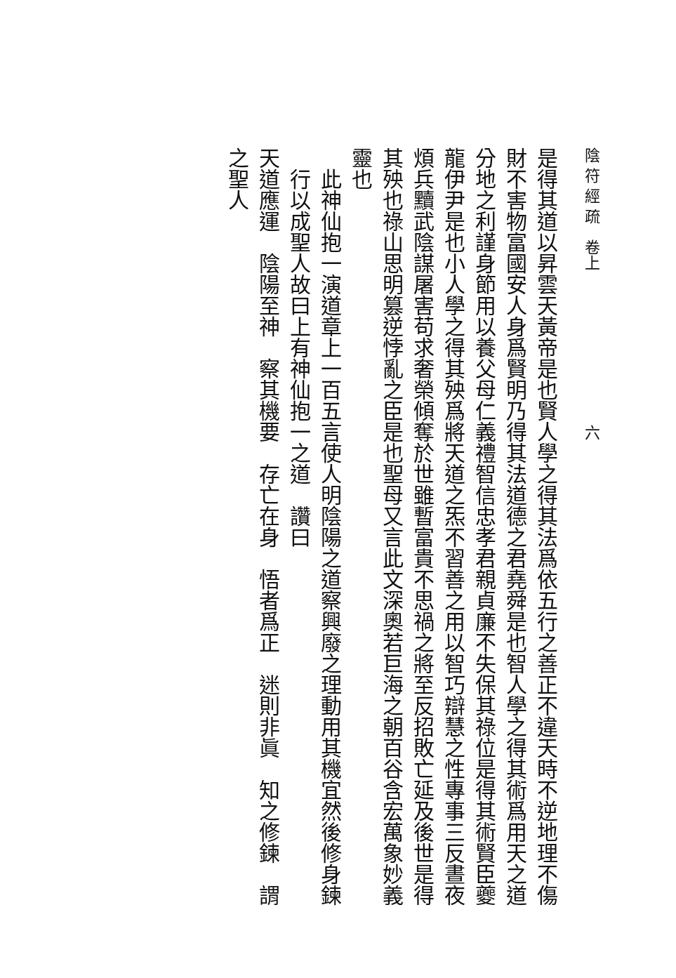陰 符 經 疏　卷上　　　　　　　　　　六
是得其道以昇雲天黃帝是也賢人學之得其法爲依五行之善正不違天時不逆地理不傷財不害物富國安人身爲賢明乃得其法道德之君堯舜是也智人學之得其術爲用天之道分地之利謹身節用以養父母仁義禮智信忠孝君親貞廉不失保其祿位是得其術賢臣夔龍伊尹是也小人學之得其殃爲將天道之炁不習善之用以智巧辯慧之性專事三反晝夜煩兵黷武陰謀屠害苟求奢榮傾奪於世雖暫富貴不思禍之將至反招敗亡延及後世是得其殃也祿山思明篡逆悖亂之臣是也聖母又言此文深奧若巨海之朝百谷含宏萬象妙義靈也
此神仙抱一演道章上一百五言使人明陰陽之道察興廢之理動用其機宜然後修身鍊行以成聖人故曰上有神仙抱一之道　讚曰
天道應運　陰陽至神　察其機要　存亡在身　悟者爲正　迷則非眞　知之修鍊　謂之聖人